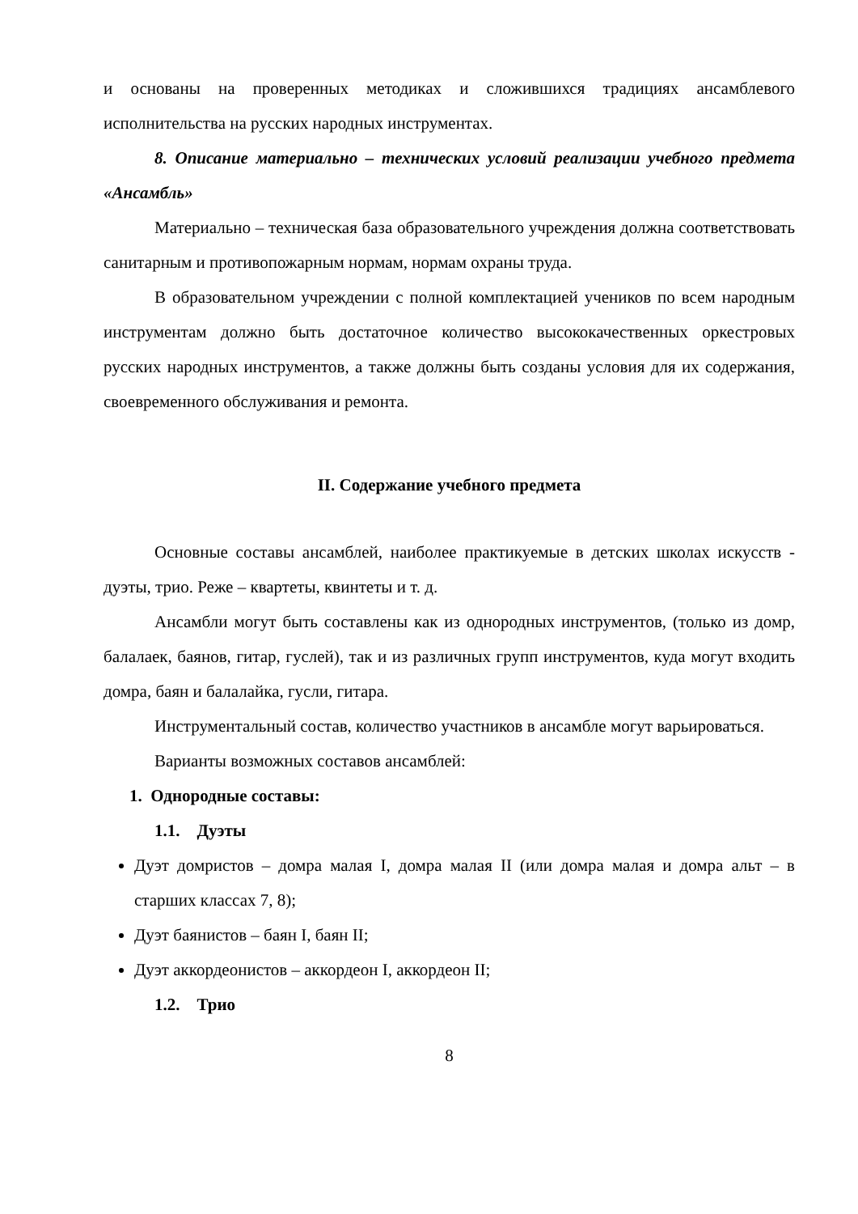и основаны на проверенных методиках и сложившихся традициях ансамблевого исполнительства на русских народных инструментах.
8. Описание материально – технических условий реализации учебного предмета «Ансамбль»
Материально – техническая база образовательного учреждения должна соответствовать санитарным и противопожарным нормам, нормам охраны труда.
В образовательном учреждении с полной комплектацией учеников по всем народным инструментам должно быть достаточное количество высококачественных оркестровых русских народных инструментов, а также должны быть созданы условия для их содержания, своевременного обслуживания и ремонта.
II. Содержание учебного предмета
Основные составы ансамблей, наиболее практикуемые в детских школах искусств - дуэты, трио. Реже – квартеты, квинтеты и т. д.
Ансамбли могут быть составлены как из однородных инструментов, (только из домр, балалаек, баянов, гитар, гуслей), так и из различных групп инструментов, куда могут входить домра, баян и балалайка, гусли, гитара.
Инструментальный состав, количество участников в ансамбле могут варьироваться.
Варианты возможных составов ансамблей:
1. Однородные составы:
1.1. Дуэты
Дуэт домристов – домра малая I, домра малая II (или домра малая и домра альт – в старших классах 7, 8);
Дуэт баянистов – баян I, баян II;
Дуэт аккордеонистов – аккордеон I, аккордеон II;
1.2. Трио
8